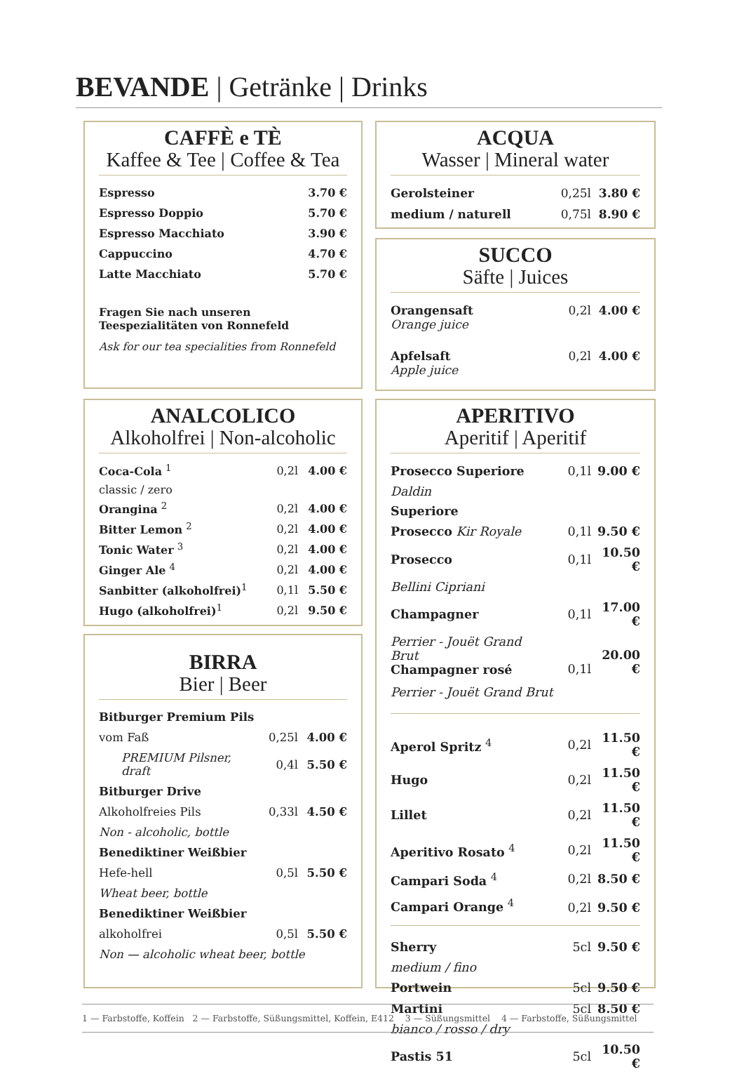BEVANDE | Getränke | Drinks
CAFFÈ e TÈ
Kaffee & Tee | Coffee & Tea
| Espresso | 3.70 € |
| Espresso Doppio | 5.70 € |
| Espresso Macchiato | 3.90 € |
| Cappuccino | 4.70 € |
| Latte Macchiato | 5.70 € |
Fragen Sie nach unseren
Teespezialitäten von Ronnefeld
Ask for our tea specialities from Ronnefeld
ACQUA
Wasser | Mineral water
| Gerolsteiner | 0,25l | 3.80 € |
| medium / naturell | 0,75l | 8.90 € |
SUCCO
Säfte | Juices
| Orangensaft Orange juice | 0,2l | 4.00 € |
| Apfelsaft Apple juice | 0,2l | 4.00 € |
ANALCOLICO
Alkoholfrei | Non-alcoholic
| Coca-Cola <sup>1</sup> | 0,2l | 4.00 € |
| classic / zero | | |
| Orangina <sup>2</sup> | 0,2l | 4.00 € |
| Bitter Lemon <sup>2</sup> | 0,2l | 4.00 € |
| Tonic Water <sup>3</sup> | 0,2l | 4.00 € |
| Ginger Ale <sup>4</sup> | 0,2l | 4.00 € |
| Sanbitter (alkoholfrei)<sup>1</sup> | 0,1l | 5.50 € |
| Hugo (alkoholfrei)<sup>1</sup> | 0,2l | 9.50 € |
BIRRA
Bier | Beer
| Bitburger Premium Pils | | |
| vom Faß | 0,25l | 4.00 € |
| PREMIUM Pilsner, draft | 0,4l | 5.50 € |
| Bitburger Drive | | |
| Alkoholfreies Pils | 0,33l | 4.50 € |
| Non - alcoholic, bottle | | |
| Benediktiner Weißbier | | |
| Hefe-hell | 0,5l | 5.50 € |
| Wheat beer, bottle | | |
| Benediktiner Weißbier | | |
| alkoholfrei | 0,5l | 5.50 € |
| Non — alcoholic wheat beer, bottle | | |
APERITIVO
Aperitif | Aperitif
| Prosecco Superiore | 0,1l | 9.00 € |
| Daldin | | |
| Superiore | | |
| Prosecco Kir Royale | 0,1l | 9.50 € |
| Prosecco | 0,1l | 10.50 € |
| Bellini Cipriani | | |
| Champagner | 0,1l | 17.00 € |
| Perrier - Jouët Grand Brut Champagner rosé | 0,1l | 20.00 € |
| Perrier - Jouët Grand Brut | | |
| Aperol Spritz <sup>4</sup> | 0,2l | 11.50 € |
| Hugo | 0,2l | 11.50 € |
| Lillet | 0,2l | 11.50 € |
| Aperitivo Rosato <sup>4</sup> | 0,2l | 11.50 € |
| Campari Soda <sup>4</sup> | 0,2l | 8.50 € |
| Campari Orange <sup>4</sup> | 0,2l | 9.50 € |
| Sherry | 5cl | 9.50 € |
| medium / fino | | |
| Portwein | 5cl | 9.50 € |
| Martini | 5cl | 8.50 € |
| bianco / rosso / dry | | |
| Pastis 51 | 5cl | 10.50 € |
1 — Farbstoffe, Koffein 2 — Farbstoffe, Süßungsmittel, Koffein, E412 3 — Süßungsmittel 4 — Farbstoffe, Süßungsmittel